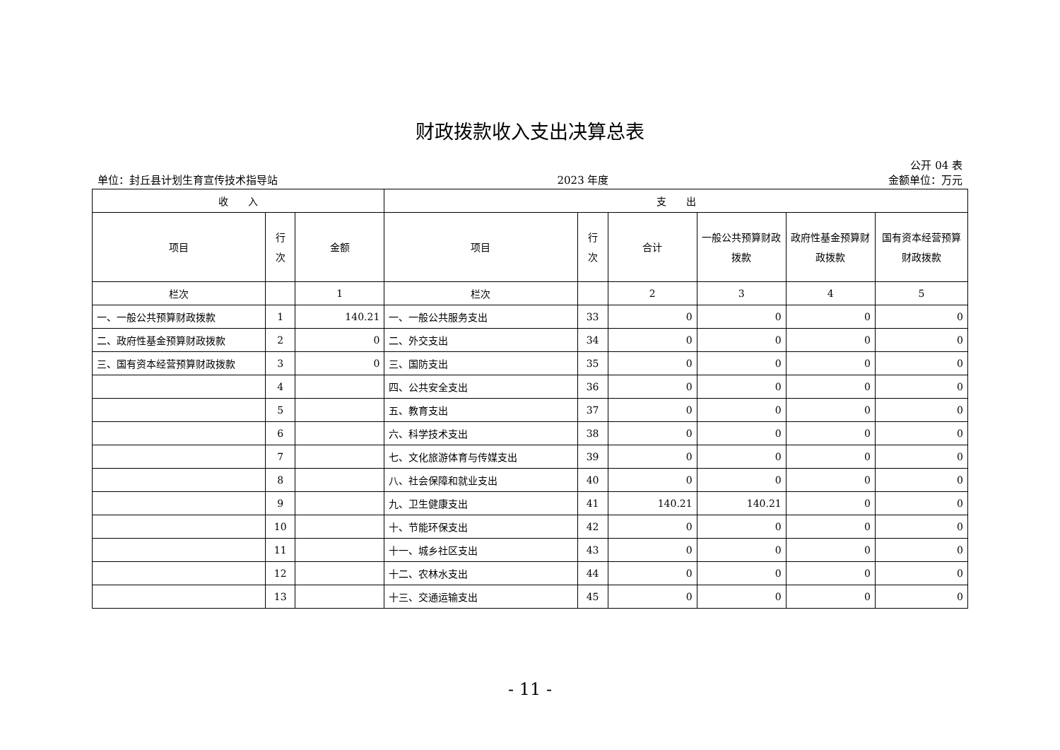财政拨款收入支出决算总表
公开 04 表
单位：封丘县计划生育宣传技术指导站 2023 年度 金额单位：万元
| 收 入 | | | 支 出 | | | | | |
| --- | --- | --- | --- | --- | --- | --- | --- | --- |
| 项目 | 行 次 | 金额 | 项目 | 行 次 | 合计 | 一般公共预算财政拨款 | 政府性基金预算财政拨款 | 国有资本经营预算财政拨款 |
| 栏次 | | 1 | 栏次 | | 2 | 3 | 4 | 5 |
| 一、一般公共预算财政拨款 | 1 | 140.21 | 一、一般公共服务支出 | 33 | 0 | 0 | 0 | 0 |
| 二、政府性基金预算财政拨款 | 2 | 0 | 二、外交支出 | 34 | 0 | 0 | 0 | 0 |
| 三、国有资本经营预算财政拨款 | 3 | 0 | 三、国防支出 | 35 | 0 | 0 | 0 | 0 |
| | 4 | | 四、公共安全支出 | 36 | 0 | 0 | 0 | 0 |
| | 5 | | 五、教育支出 | 37 | 0 | 0 | 0 | 0 |
| | 6 | | 六、科学技术支出 | 38 | 0 | 0 | 0 | 0 |
| | 7 | | 七、文化旅游体育与传媒支出 | 39 | 0 | 0 | 0 | 0 |
| | 8 | | 八、社会保障和就业支出 | 40 | 0 | 0 | 0 | 0 |
| | 9 | | 九、卫生健康支出 | 41 | 140.21 | 140.21 | 0 | 0 |
| | 10 | | 十、节能环保支出 | 42 | 0 | 0 | 0 | 0 |
| | 11 | | 十一、城乡社区支出 | 43 | 0 | 0 | 0 | 0 |
| | 12 | | 十二、农林水支出 | 44 | 0 | 0 | 0 | 0 |
| | 13 | | 十三、交通运输支出 | 45 | 0 | 0 | 0 | 0 |
- 11 -